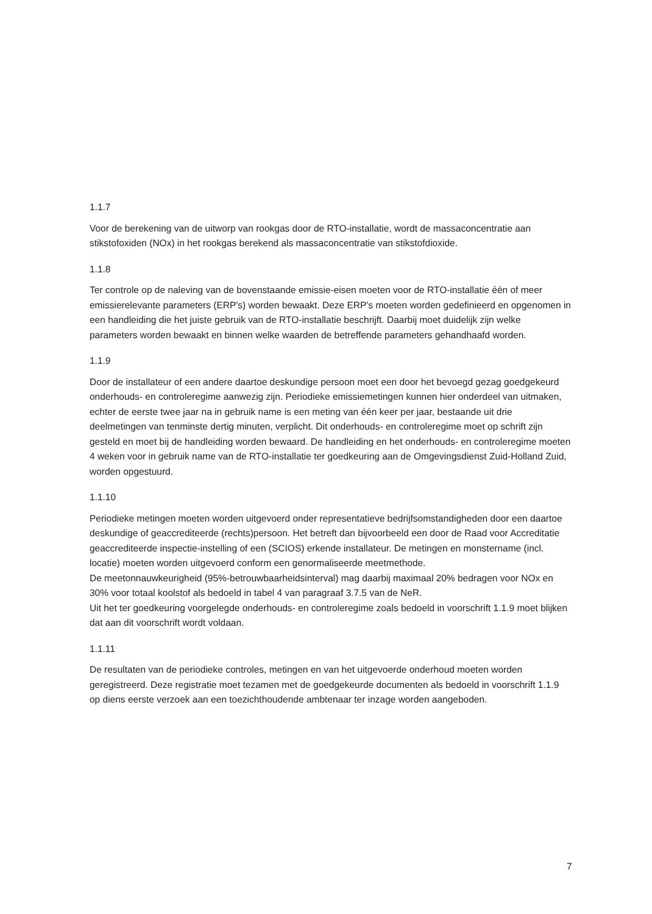1.1.7
Voor de berekening van de uitworp van rookgas door de RTO-installatie, wordt de massaconcentratie aan stikstofoxiden (NOx) in het rookgas berekend als massaconcentratie van stikstofdioxide.
1.1.8
Ter controle op de naleving van de bovenstaande emissie-eisen moeten voor de RTO-installatie één of meer emissierelevante parameters (ERP's) worden bewaakt. Deze ERP's moeten worden gedefinieerd en opgenomen in een handleiding die het juiste gebruik van de RTO-installatie beschrijft. Daarbij moet duidelijk zijn welke parameters worden bewaakt en binnen welke waarden de betreffende parameters gehandhaafd worden.
1.1.9
Door de installateur of een andere daartoe deskundige persoon moet een door het bevoegd gezag goedgekeurd onderhouds- en controleregime aanwezig zijn. Periodieke emissiemetingen kunnen hier onderdeel van uitmaken, echter de eerste twee jaar na in gebruik name is een meting van één keer per jaar, bestaande uit drie deelmetingen van tenminste dertig minuten, verplicht. Dit onderhouds- en controleregime moet op schrift zijn gesteld en moet bij de handleiding worden bewaard. De handleiding en het onderhouds- en controleregime moeten 4 weken voor in gebruik name van de RTO-installatie ter goedkeuring aan de Omgevingsdienst Zuid-Holland Zuid, worden opgestuurd.
1.1.10
Periodieke metingen moeten worden uitgevoerd onder representatieve bedrijfsomstandigheden door een daartoe deskundige of geaccrediteerde (rechts)persoon. Het betreft dan bijvoorbeeld een door de Raad voor Accreditatie geaccrediteerde inspectie-instelling of een (SCIOS) erkende installateur. De metingen en monstername (incl. locatie) moeten worden uitgevoerd conform een genormaliseerde meetmethode.
De meetonnauwkeurigheid (95%-betrouwbaarheidsinterval) mag daarbij maximaal 20% bedragen voor NOx en 30% voor totaal koolstof als bedoeld in tabel 4 van paragraaf 3.7.5 van de NeR.
Uit het ter goedkeuring voorgelegde onderhouds- en controleregime zoals bedoeld in voorschrift 1.1.9 moet blijken dat aan dit voorschrift wordt voldaan.
1.1.11
De resultaten van de periodieke controles, metingen en van het uitgevoerde onderhoud moeten worden geregistreerd. Deze registratie moet tezamen met de goedgekeurde documenten als bedoeld in voorschrift 1.1.9 op diens eerste verzoek aan een toezichthoudende ambtenaar ter inzage worden aangeboden.
7